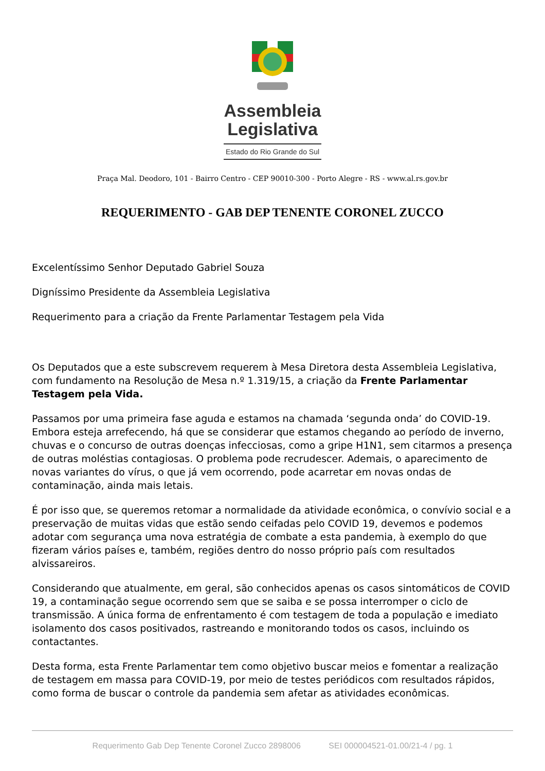Assembleia
Legislativa
Estado do Rio Grande do Sul
Praça Mal. Deodoro, 101 - Bairro Centro - CEP 90010-300 - Porto Alegre - RS - www.al.rs.gov.br
REQUERIMENTO - GAB DEP TENENTE CORONEL ZUCCO
Excelentíssimo Senhor Deputado Gabriel Souza
Digníssimo Presidente da Assembleia Legislativa
Requerimento para a criação da Frente Parlamentar Testagem pela Vida
Os Deputados que a este subscrevem requerem à Mesa Diretora desta Assembleia Legislativa, com fundamento na Resolução de Mesa n.º 1.319/15, a criação da Frente Parlamentar Testagem pela Vida.
Passamos por uma primeira fase aguda e estamos na chamada ‘segunda onda’ do COVID-19. Embora esteja arrefecendo, há que se considerar que estamos chegando ao período de inverno, chuvas e o concurso de outras doenças infecciosas, como a gripe H1N1, sem citarmos a presença de outras moléstias contagiosas. O problema pode recrudescer. Ademais, o aparecimento de novas variantes do vírus, o que já vem ocorrendo, pode acarretar em novas ondas de contaminação, ainda mais letais.
É por isso que, se queremos retomar a normalidade da atividade econômica, o convívio social e a preservação de muitas vidas que estão sendo ceifadas pelo COVID 19, devemos e podemos adotar com segurança uma nova estratégia de combate a esta pandemia, à exemplo do que fizeram vários países e, também, regiões dentro do nosso próprio país com resultados alvissareiros.
Considerando que atualmente, em geral, são conhecidos apenas os casos sintomáticos de COVID 19, a contaminação segue ocorrendo sem que se saiba e se possa interromper o ciclo de transmissão. A única forma de enfrentamento é com testagem de toda a população e imediato isolamento dos casos positivados, rastreando e monitorando todos os casos, incluindo os contactantes.
Desta forma, esta Frente Parlamentar tem como objetivo buscar meios e fomentar a realização de testagem em massa para COVID-19, por meio de testes periódicos com resultados rápidos, como forma de buscar o controle da pandemia sem afetar as atividades econômicas.
Requerimento Gab Dep Tenente Coronel Zucco 2898006 SEI 000004521-01.00/21-4 / pg. 1